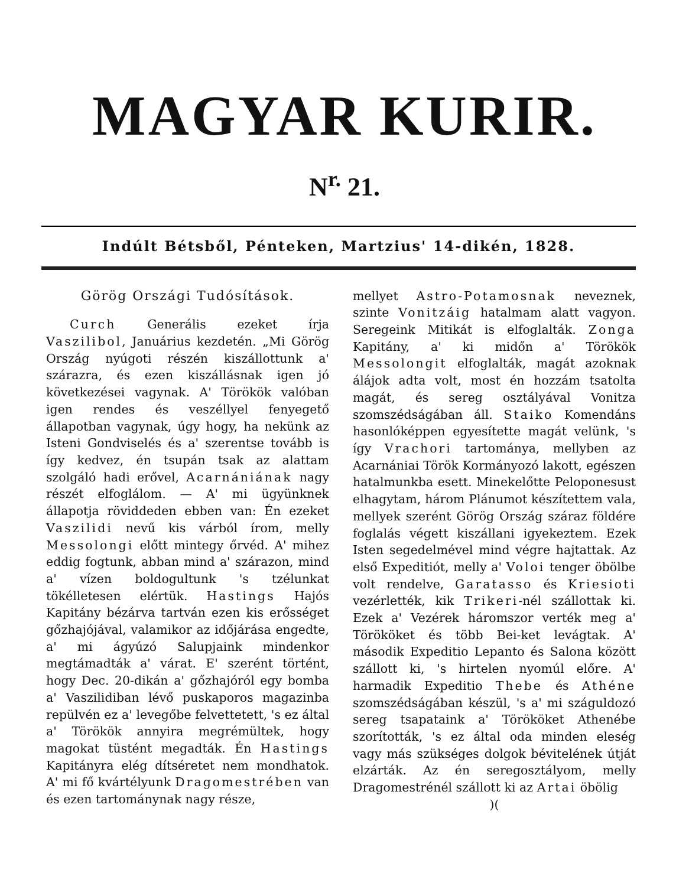MAGYAR KURIR.
N<sup>r.</sup> 21.
Indúlt Bétsből, Pénteken, Martzius' 14-dikén, 1828.
Görög Országi Tudósítások.
Curch Generális ezeket írja Vaszilibol, Januárius kezdetén. „Mi Görög Ország nyúgoti részén kiszállottunk a' szárazra, és ezen kiszállásnak igen jó következései vagynak. A' Törökök valóban igen rendes és veszéllyel fenyegető állapotban vagynak, úgy hogy, ha nekünk az Isteni Gondviselés és a' szerentse tovább is így kedvez, én tsupán tsak az alattam szolgáló hadi erővel, Acarnániának nagy részét elfoglálom. — A' mi ügyünknek állapotja röviddeden ebben van: Én ezeket Vaszilidi nevű kis várból írom, melly Messolongi előtt mintegy őrvéd. A' mihez eddig fogtunk, abban mind a' szárazon, mind a' vízen boldogultunk 's tzélunkat tökélletesen elértük. Hastings Hajós Kapitány bézárva tartván ezen kis erősséget gőzhajójával, valamikor az időjárása engedte, a' mi ágyúzó Salupjaink mindenkor megtámadták a' várat. E' szerént történt, hogy Dec. 20-dikán a' gőzhajóról egy bomba a' Vaszilidiban lévő puskaporos magazinba repülvén ez a' levegőbe felvettetett, 's ez által a' Törökök annyira megrémültek, hogy magokat tüstént megadták. Én Hastings Kapitányra elég dítséretet nem mondhatok. A' mi fő kvártélyunk Dragomestrében van és ezen tartománynak nagy része,
mellyet Astro-Potamosnak neveznek, szinte Vonitzáig hatalmam alatt vagyon. Seregeink Mitikát is elfoglalták. Zonga Kapitány, a' ki midőn a' Törökök Messolongit elfoglalták, magát azoknak álájok adta volt, most én hozzám tsatolta magát, és sereg osztályával Vonitza szomszédságában áll. Staiko Komendáns hasonlóképpen egyesítette magát velünk, 's így Vrachori tartománya, mellyben az Acarnániai Török Kormányozó lakott, egészen hatalmunkba esett. Minekelőtte Peloponesust elhagytam, három Plánumot készítettem vala, mellyek szerént Görög Ország száraz földére foglalás végett kiszállani igyekeztem. Ezek Isten segedelmével mind végre hajtattak. Az első Expeditiót, melly a' Voloi tenger öbölbe volt rendelve, Garatasso és Kriesioti vezérlették, kik Trikeri-nél szállottak ki. Ezek a' Vezérek háromszor verték meg a' Törököket és több Bei-ket levágtak. A' második Expeditio Lepanto és Salona között szállott ki, 's hirtelen nyomúl előre. A' harmadik Expeditio Thebe és Athéne szomszédságában készül, 's a' mi száguldozó sereg tsapataink a' Törököket Athenébe szorították, 's ez által oda minden eleség vagy más szükséges dolgok bévitelének útját elzárták. Az én seregosztályom, melly Dragomestrénél szállott ki az Artai öbölig
)(